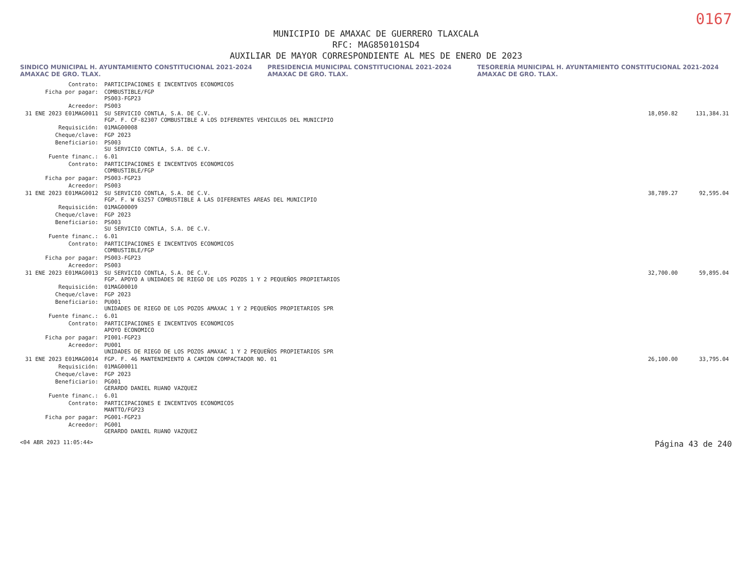0167
MUNICIPIO DE AMAXAC DE GUERRERO TLAXCALA
RFC: MAG850101SD4
AUXILIAR DE MAYOR CORRESPONDIENTE AL MES DE ENERO DE 2023
SINDICO MUNICIPAL H. AYUNTAMIENTO CONSTITUCIONAL 2021-2024 AMAXAC DE GRO. TLAX. PRESIDENCIA MUNICIPAL CONSTITUCIONAL 2021-2024 AMAXAC DE GRO. TLAX. TESORERÍA MUNICIPAL H. AYUNTAMIENTO CONSTITUCIONAL 2021-2024 AMAXAC DE GRO. TLAX.
| Contrato: | PARTICIPACIONES E INCENTIVOS ECONOMICOS | | |
| Ficha por pagar: | COMBUSTIBLE/FGP PS003-FGP23 | | |
| Acreedor: | PS003 | | |
| 31 ENE 2023 E01MAG0011 | SU SERVICIO CONTLA, S.A. DE C.V. FGP. F. CF-82307 COMBUSTIBLE A LOS DIFERENTES VEHICULOS DEL MUNICIPIO | 18,050.82 | 131,384.31 |
| Requisición: | 01MAG00008 | | |
| Cheque/clave: | FGP 2023 | | |
| Beneficiario: | PS003 SU SERVICIO CONTLA, S.A. DE C.V. | | |
| Fuente financ.: | 6.01 | | |
| Contrato: | PARTICIPACIONES E INCENTIVOS ECONOMICOS COMBUSTIBLE/FGP | | |
| Ficha por pagar: | PS003-FGP23 | | |
| Acreedor: | PS003 | | |
| 31 ENE 2023 E01MAG0012 | SU SERVICIO CONTLA, S.A. DE C.V. FGP. F. W 63257 COMBUSTIBLE A LAS DIFERENTES AREAS DEL MUNICIPIO | 38,789.27 | 92,595.04 |
| Requisición: | 01MAG00009 | | |
| Cheque/clave: | FGP 2023 | | |
| Beneficiario: | PS003 SU SERVICIO CONTLA, S.A. DE C.V. | | |
| Fuente financ.: | 6.01 | | |
| Contrato: | PARTICIPACIONES E INCENTIVOS ECONOMICOS COMBUSTIBLE/FGP | | |
| Ficha por pagar: | PS003-FGP23 | | |
| Acreedor: | PS003 | | |
| 31 ENE 2023 E01MAG0013 | SU SERVICIO CONTLA, S.A. DE C.V. FGP. APOYO A UNIDADES DE RIEGO DE LOS POZOS 1 Y 2 PEQUEÑOS PROPIETARIOS | 32,700.00 | 59,895.04 |
| Requisición: | 01MAG00010 | | |
| Cheque/clave: | FGP 2023 | | |
| Beneficiario: | PU001 UNIDADES DE RIEGO DE LOS POZOS AMAXAC 1 Y 2 PEQUEÑOS PROPIETARIOS SPR | | |
| Fuente financ.: | 6.01 | | |
| Contrato: | PARTICIPACIONES E INCENTIVOS ECONOMICOS APOYO ECONOMICO | | |
| Ficha por pagar: | PI001-FGP23 | | |
| Acreedor: | PU001 UNIDADES DE RIEGO DE LOS POZOS AMAXAC 1 Y 2 PEQUEÑOS PROPIETARIOS SPR | | |
| 31 ENE 2023 E01MAG0014 | FGP. F. 46 MANTENIMIENTO A CAMION COMPACTADOR NO. 01 | 26,100.00 | 33,795.04 |
| Requisición: | 01MAG00011 | | |
| Cheque/clave: | FGP 2023 | | |
| Beneficiario: | PG001 GERARDO DANIEL RUANO VAZQUEZ | | |
| Fuente financ.: | 6.01 | | |
| Contrato: | PARTICIPACIONES E INCENTIVOS ECONOMICOS MANTTO/FGP23 | | |
| Ficha por pagar: | PG001-FGP23 | | |
| Acreedor: | PG001 GERARDO DANIEL RUANO VAZQUEZ | | |
<04 ABR 2023 11:05:44> Página 43 de 240